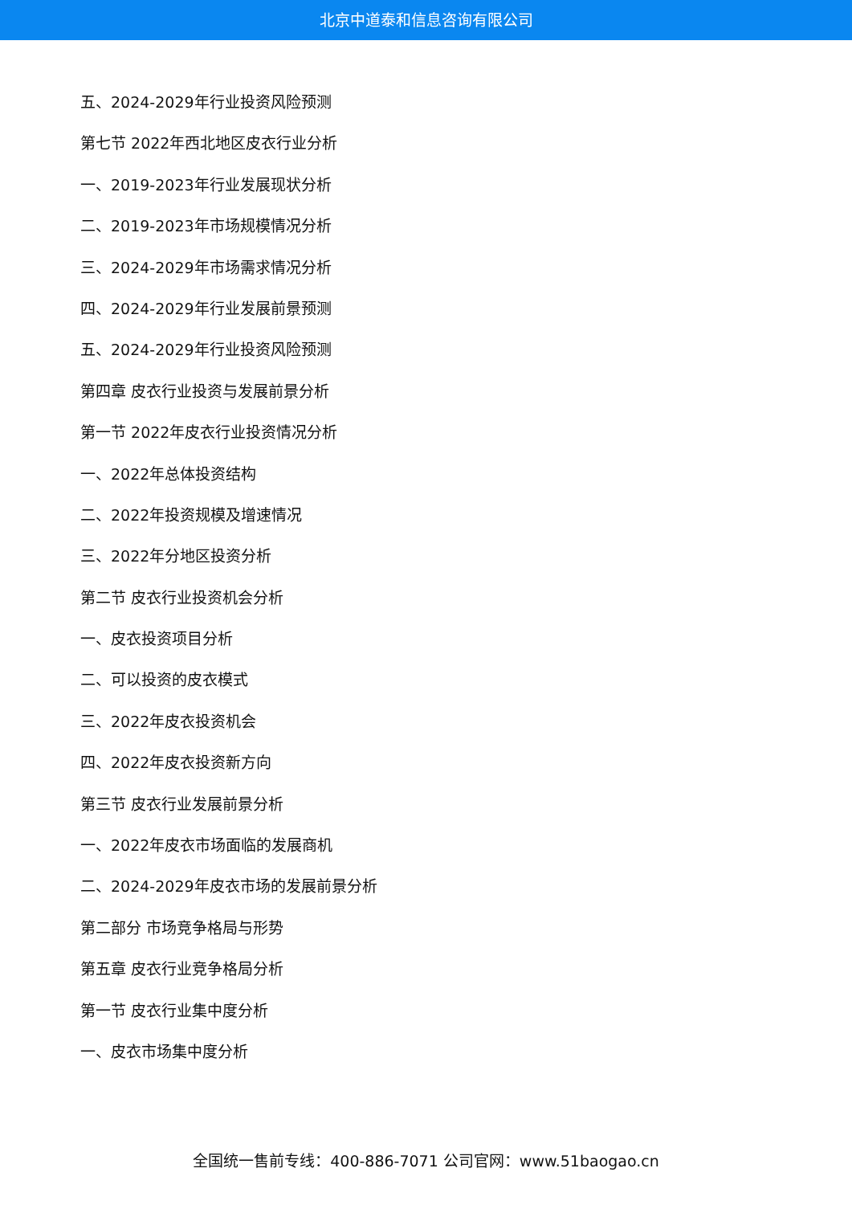北京中道泰和信息咨询有限公司
五、2024-2029年行业投资风险预测
第七节 2022年西北地区皮衣行业分析
一、2019-2023年行业发展现状分析
二、2019-2023年市场规模情况分析
三、2024-2029年市场需求情况分析
四、2024-2029年行业发展前景预测
五、2024-2029年行业投资风险预测
第四章 皮衣行业投资与发展前景分析
第一节 2022年皮衣行业投资情况分析
一、2022年总体投资结构
二、2022年投资规模及增速情况
三、2022年分地区投资分析
第二节 皮衣行业投资机会分析
一、皮衣投资项目分析
二、可以投资的皮衣模式
三、2022年皮衣投资机会
四、2022年皮衣投资新方向
第三节 皮衣行业发展前景分析
一、2022年皮衣市场面临的发展商机
二、2024-2029年皮衣市场的发展前景分析
第二部分 市场竞争格局与形势
第五章 皮衣行业竞争格局分析
第一节 皮衣行业集中度分析
一、皮衣市场集中度分析
全国统一售前专线：400-886-7071 公司官网：www.51baogao.cn